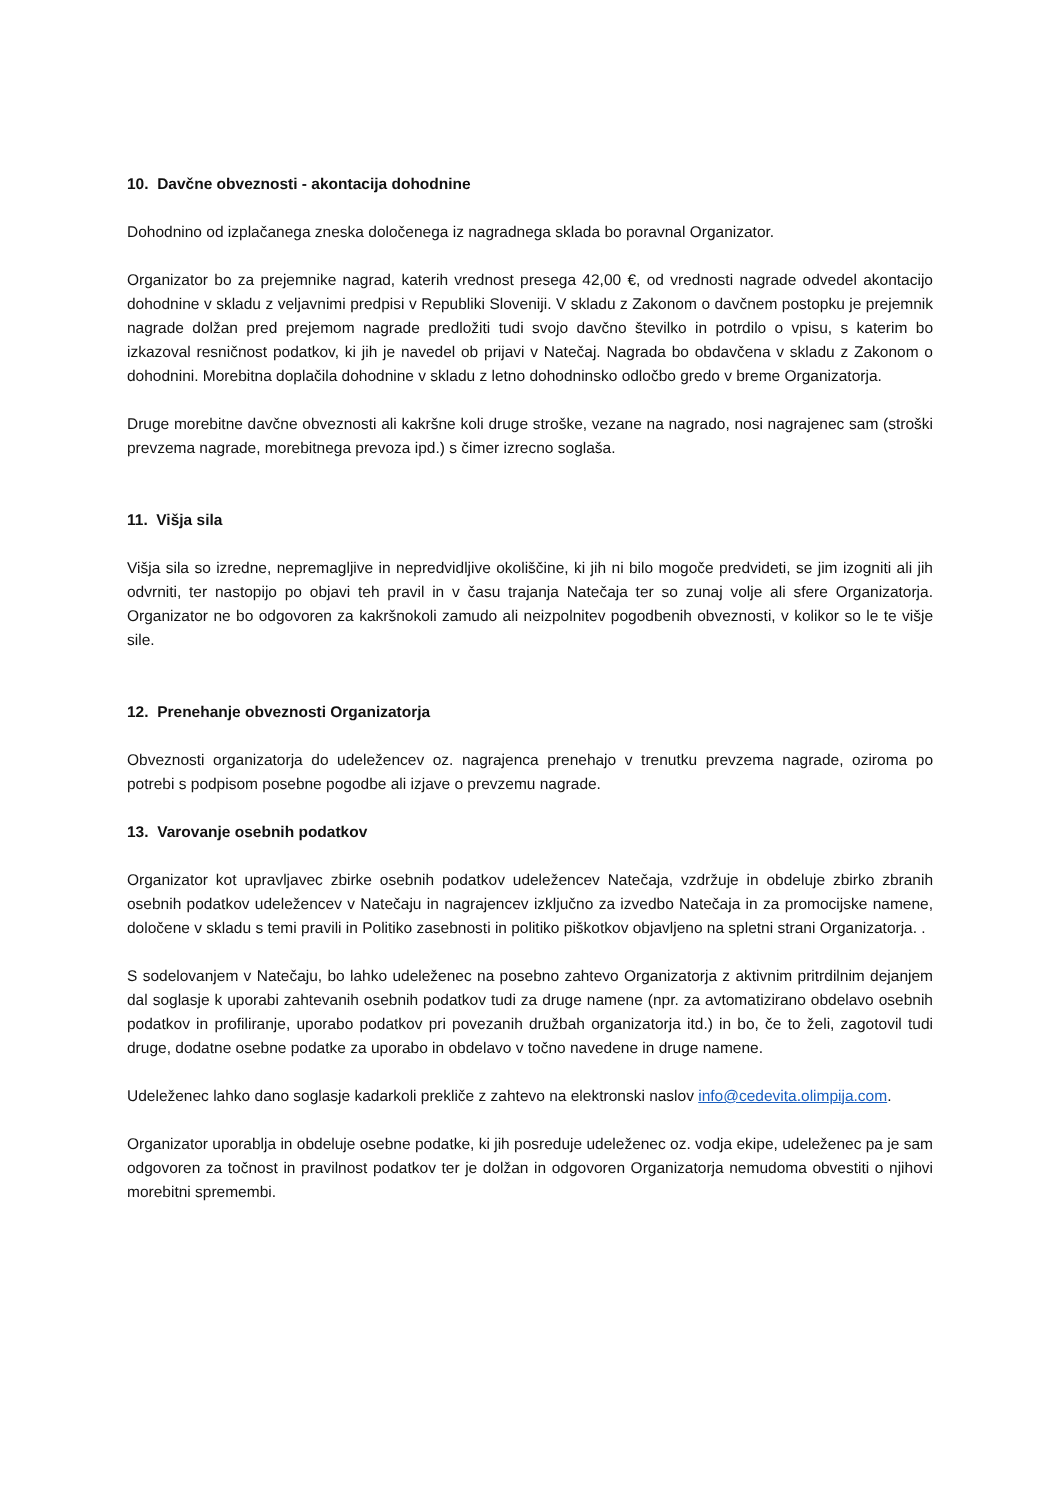10. Davčne obveznosti - akontacija dohodnine
Dohodnino od izplačanega zneska določenega iz nagradnega sklada bo poravnal Organizator.
Organizator bo za prejemnike nagrad, katerih vrednost presega 42,00 €, od vrednosti nagrade odvedel akontacijo dohodnine v skladu z veljavnimi predpisi v Republiki Sloveniji. V skladu z Zakonom o davčnem postopku je prejemnik nagrade dolžan pred prejemom nagrade predložiti tudi svojo davčno številko in potrdilo o vpisu, s katerim bo izkazoval resničnost podatkov, ki jih je navedel ob prijavi v Natečaj. Nagrada bo obdavčena v skladu z Zakonom o dohodnini. Morebitna doplačila dohodnine v skladu z letno dohodninsko odločbo gredo v breme Organizatorja.
Druge morebitne davčne obveznosti ali kakršne koli druge stroške, vezane na nagrado, nosi nagrajenec sam (stroški prevzema nagrade, morebitnega prevoza ipd.) s čimer izrecno soglaša.
11. Višja sila
Višja sila so izredne, nepremagljive in nepredvidljive okoliščine, ki jih ni bilo mogoče predvideti, se jim izogniti ali jih odvrniti, ter nastopijo po objavi teh pravil in v času trajanja Natečaja ter so zunaj volje ali sfere Organizatorja. Organizator ne bo odgovoren za kakršnokoli zamudo ali neizpolnitev pogodbenih obveznosti, v kolikor so le te višje sile.
12. Prenehanje obveznosti Organizatorja
Obveznosti organizatorja do udeležencev oz. nagrajenca prenehajo v trenutku prevzema nagrade, oziroma po potrebi s podpisom posebne pogodbe ali izjave o prevzemu nagrade.
13. Varovanje osebnih podatkov
Organizator kot upravljavec zbirke osebnih podatkov udeležencev Natečaja, vzdržuje in obdeluje zbirko zbranih osebnih podatkov udeležencev v Natečaju in nagrajencev izključno za izvedbo Natečaja in za promocijske namene, določene v skladu s temi pravili in Politiko zasebnosti in politiko piškotkov objavljeno na spletni strani Organizatorja. .
S sodelovanjem v Natečaju, bo lahko udeleženec na posebno zahtevo Organizatorja z aktivnim pritrdilnim dejanjem dal soglasje k uporabi zahtevanih osebnih podatkov tudi za druge namene (npr. za avtomatizirano obdelavo osebnih podatkov in profiliranje, uporabo podatkov pri povezanih družbah organizatorja itd.) in bo, če to želi, zagotovil tudi druge, dodatne osebne podatke za uporabo in obdelavo v točno navedene in druge namene.
Udeleženec lahko dano soglasje kadarkoli prekliče z zahtevo na elektronski naslov info@cedevita.olimpija.com.
Organizator uporablja in obdeluje osebne podatke, ki jih posreduje udeleženec oz. vodja ekipe, udeleženec pa je sam odgovoren za točnost in pravilnost podatkov ter je dolžan in odgovoren Organizatorja nemudoma obvestiti o njihovi morebitni spremembi.